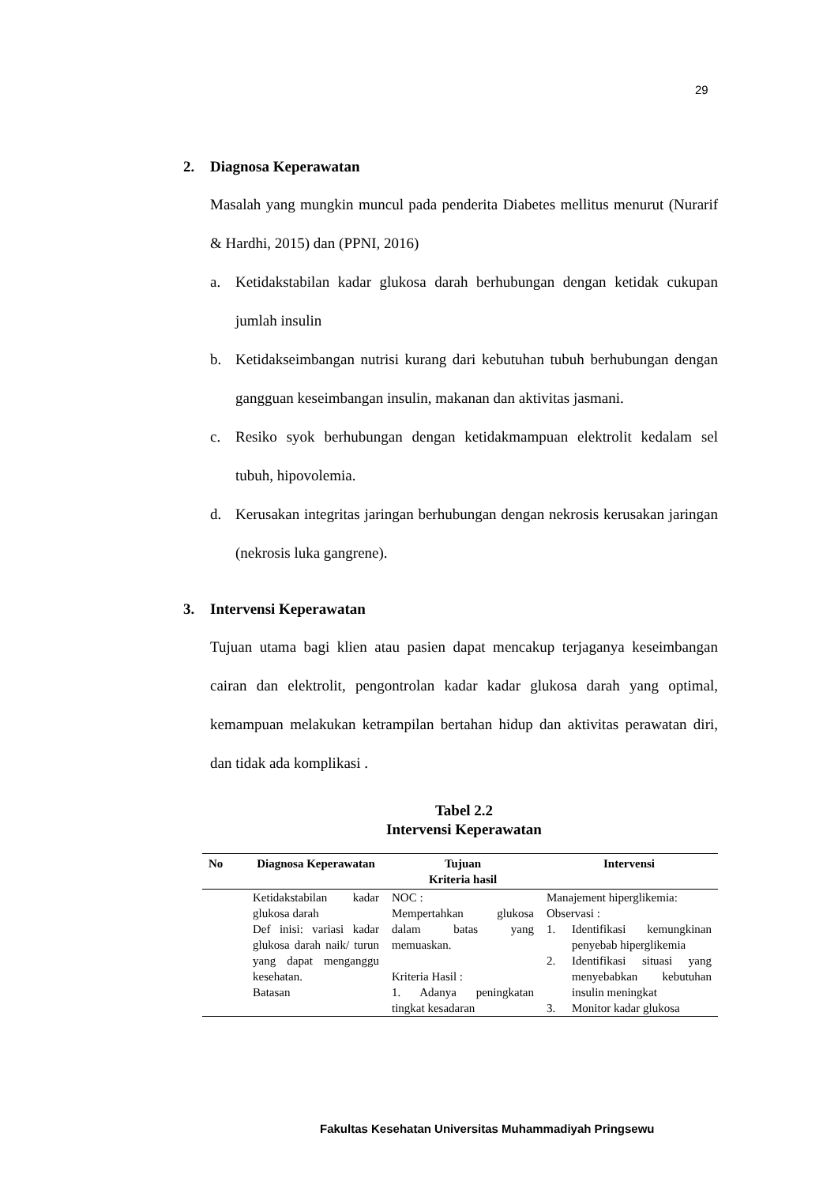29
2. Diagnosa Keperawatan
Masalah yang mungkin muncul pada penderita Diabetes mellitus menurut (Nurarif & Hardhi, 2015) dan (PPNI, 2016)
a. Ketidakstabilan kadar glukosa darah berhubungan dengan ketidak cukupan jumlah insulin
b. Ketidakseimbangan nutrisi kurang dari kebutuhan tubuh berhubungan dengan gangguan keseimbangan insulin, makanan dan aktivitas jasmani.
c. Resiko syok berhubungan dengan ketidakmampuan elektrolit kedalam sel tubuh, hipovolemia.
d. Kerusakan integritas jaringan berhubungan dengan nekrosis kerusakan jaringan (nekrosis luka gangrene).
3. Intervensi Keperawatan
Tujuan utama bagi klien atau pasien dapat mencakup terjaganya keseimbangan cairan dan elektrolit, pengontrolan kadar kadar glukosa darah yang optimal, kemampuan melakukan ketrampilan bertahan hidup dan aktivitas perawatan diri, dan tidak ada komplikasi .
Tabel 2.2
Intervensi Keperawatan
| No | Diagnosa Keperawatan | Tujuan Kriteria hasil | Intervensi |
| --- | --- | --- | --- |
| | Ketidakstabilan kadar glukosa darah Def inisi: variasi kadar glukosa darah naik/ turun yang dapat menganggu kesehatan. Batasan | NOC : Mempertahkan glukosa dalam batas yang memuaskan. Kriteria Hasil : 1. Adanya peningkatan tingkat kesadaran | Manajement hiperglikemia: Observasi : 1. Identifikasi kemungkinan penyebab hiperglikemia 2. Identifikasi situasi yang menyebabkan kebutuhan insulin meningkat 3. Monitor kadar glukosa |
Fakultas Kesehatan Universitas Muhammadiyah Pringsewu